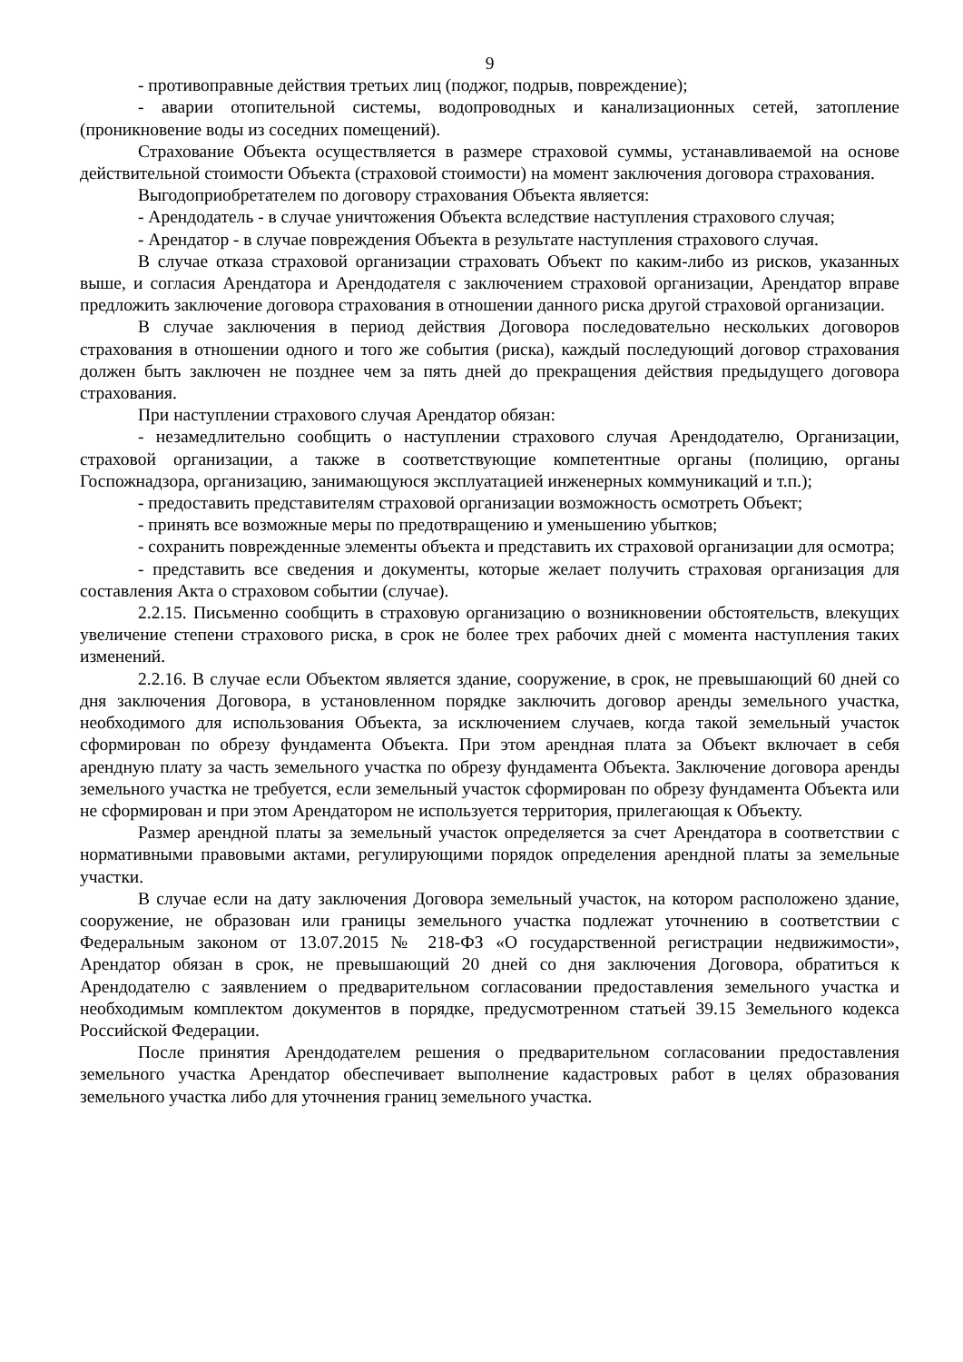9
- противоправные действия третьих лиц (поджог, подрыв, повреждение);
- аварии отопительной системы, водопроводных и канализационных сетей, затопление (проникновение воды из соседних помещений).
Страхование Объекта осуществляется в размере страховой суммы, устанавливаемой на основе действительной стоимости Объекта (страховой стоимости) на момент заключения договора страхования.
Выгодоприобретателем по договору страхования Объекта является:
- Арендодатель - в случае уничтожения Объекта вследствие наступления страхового случая;
- Арендатор - в случае повреждения Объекта в результате наступления страхового случая.
В случае отказа страховой организации страховать Объект по каким-либо из рисков, указанных выше, и согласия Арендатора и Арендодателя с заключением страховой организации, Арендатор вправе предложить заключение договора страхования в отношении данного риска другой страховой организации.
В случае заключения в период действия Договора последовательно нескольких договоров страхования в отношении одного и того же события (риска), каждый последующий договор страхования должен быть заключен не позднее чем за пять дней до прекращения действия предыдущего договора страхования.
При наступлении страхового случая Арендатор обязан:
- незамедлительно сообщить о наступлении страхового случая Арендодателю, Организации, страховой организации, а также в соответствующие компетентные органы (полицию, органы Госпожнадзора, организацию, занимающуюся эксплуатацией инженерных коммуникаций и т.п.);
- предоставить представителям страховой организации возможность осмотреть Объект;
- принять все возможные меры по предотвращению и уменьшению убытков;
- сохранить поврежденные элементы объекта и представить их страховой организации для осмотра;
- представить все сведения и документы, которые желает получить страховая организация для составления Акта о страховом событии (случае).
2.2.15. Письменно сообщить в страховую организацию о возникновении обстоятельств, влекущих увеличение степени страхового риска, в срок не более трех рабочих дней с момента наступления таких изменений.
2.2.16. В случае если Объектом является здание, сооружение, в срок, не превышающий 60 дней со дня заключения Договора, в установленном порядке заключить договор аренды земельного участка, необходимого для использования Объекта, за исключением случаев, когда такой земельный участок сформирован по обрезу фундамента Объекта. При этом арендная плата за Объект включает в себя арендную плату за часть земельного участка по обрезу фундамента Объекта. Заключение договора аренды земельного участка не требуется, если земельный участок сформирован по обрезу фундамента Объекта или не сформирован и при этом Арендатором не используется территория, прилегающая к Объекту.
Размер арендной платы за земельный участок определяется за счет Арендатора в соответствии с нормативными правовыми актами, регулирующими порядок определения арендной платы за земельные участки.
В случае если на дату заключения Договора земельный участок, на котором расположено здание, сооружение, не образован или границы земельного участка подлежат уточнению в соответствии с Федеральным законом от 13.07.2015 № 218-ФЗ «О государственной регистрации недвижимости», Арендатор обязан в срок, не превышающий 20 дней со дня заключения Договора, обратиться к Арендодателю с заявлением о предварительном согласовании предоставления земельного участка и необходимым комплектом документов в порядке, предусмотренном статьей 39.15 Земельного кодекса Российской Федерации.
После принятия Арендодателем решения о предварительном согласовании предоставления земельного участка Арендатор обеспечивает выполнение кадастровых работ в целях образования земельного участка либо для уточнения границ земельного участка.